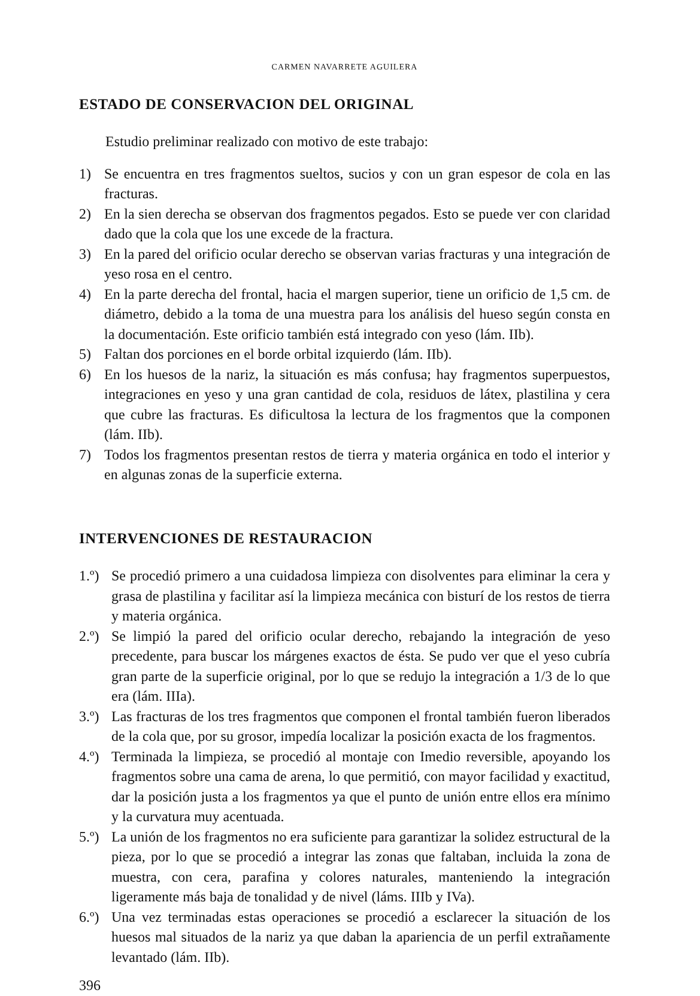CARMEN NAVARRETE AGUILERA
ESTADO DE CONSERVACION DEL ORIGINAL
Estudio preliminar realizado con motivo de este trabajo:
1) Se encuentra en tres fragmentos sueltos, sucios y con un gran espesor de cola en las fracturas.
2) En la sien derecha se observan dos fragmentos pegados. Esto se puede ver con claridad dado que la cola que los une excede de la fractura.
3) En la pared del orificio ocular derecho se observan varias fracturas y una integración de yeso rosa en el centro.
4) En la parte derecha del frontal, hacia el margen superior, tiene un orificio de 1,5 cm. de diámetro, debido a la toma de una muestra para los análisis del hueso según consta en la documentación. Este orificio también está integrado con yeso (lám. IIb).
5) Faltan dos porciones en el borde orbital izquierdo (lám. IIb).
6) En los huesos de la nariz, la situación es más confusa; hay fragmentos superpuestos, integraciones en yeso y una gran cantidad de cola, residuos de látex, plastilina y cera que cubre las fracturas. Es dificultosa la lectura de los fragmentos que la componen (lám. IIb).
7) Todos los fragmentos presentan restos de tierra y materia orgánica en todo el interior y en algunas zonas de la superficie externa.
INTERVENCIONES DE RESTAURACION
1.º)
Se procedió primero a una cuidadosa limpieza con disolventes para eliminar la cera y grasa de plastilina y facilitar así la limpieza mecánica con bisturí de los restos de tierra y materia orgánica.
2.º)
Se limpió la pared del orificio ocular derecho, rebajando la integración de yeso precedente, para buscar los márgenes exactos de ésta. Se pudo ver que el yeso cubría gran parte de la superficie original, por lo que se redujo la integración a 1/3 de lo que era (lám. IIIa).
3.º)
Las fracturas de los tres fragmentos que componen el frontal también fueron liberados de la cola que, por su grosor, impedía localizar la posición exacta de los fragmentos.
4.º)
Terminada la limpieza, se procedió al montaje con Imedio reversible, apoyando los fragmentos sobre una cama de arena, lo que permitió, con mayor facilidad y exactitud, dar la posición justa a los fragmentos ya que el punto de unión entre ellos era mínimo y la curvatura muy acentuada.
5.º)
La unión de los fragmentos no era suficiente para garantizar la solidez estructural de la pieza, por lo que se procedió a integrar las zonas que faltaban, incluida la zona de muestra, con cera, parafina y colores naturales, manteniendo la integración ligeramente más baja de tonalidad y de nivel (láms. IIIb y IVa).
6.º)
Una vez terminadas estas operaciones se procedió a esclarecer la situación de los huesos mal situados de la nariz ya que daban la apariencia de un perfil extrañamente levantado (lám. IIb).
396